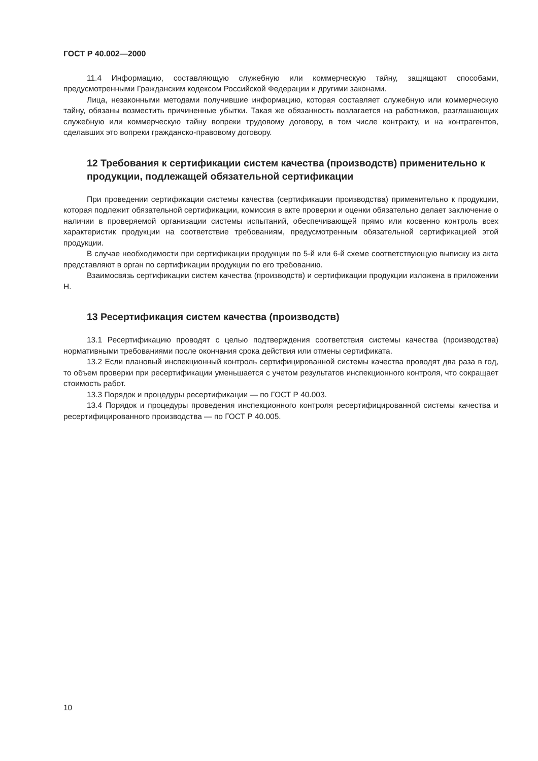ГОСТ Р 40.002—2000
11.4 Информацию, составляющую служебную или коммерческую тайну, защищают способами, предусмотренными Гражданским кодексом Российской Федерации и другими законами.
Лица, незаконными методами получившие информацию, которая составляет служебную или коммерческую тайну, обязаны возместить причиненные убытки. Такая же обязанность возлагается на работников, разглашающих служебную или коммерческую тайну вопреки трудовому договору, в том числе контракту, и на контрагентов, сделавших это вопреки гражданско-правовому договору.
12 Требования к сертификации систем качества (производств) применительно к продукции, подлежащей обязательной сертификации
При проведении сертификации системы качества (сертификации производства) применительно к продукции, которая подлежит обязательной сертификации, комиссия в акте проверки и оценки обязательно делает заключение о наличии в проверяемой организации системы испытаний, обеспечивающей прямо или косвенно контроль всех характеристик продукции на соответствие требованиям, предусмотренным обязательной сертификацией этой продукции.
В случае необходимости при сертификации продукции по 5-й или 6-й схеме соответствующую выписку из акта представляют в орган по сертификации продукции по его требованию.
Взаимосвязь сертификации систем качества (производств) и сертификации продукции изложена в приложении Н.
13 Ресертификация систем качества (производств)
13.1 Ресертификацию проводят с целью подтверждения соответствия системы качества (производства) нормативными требованиями после окончания срока действия или отмены сертификата.
13.2 Если плановый инспекционный контроль сертифицированной системы качества проводят два раза в год, то объем проверки при ресертификации уменьшается с учетом результатов инспекционного контроля, что сокращает стоимость работ.
13.3 Порядок и процедуры ресертификации — по ГОСТ Р 40.003.
13.4 Порядок и процедуры проведения инспекционного контроля ресертифицированной системы качества и ресертифицированного производства — по ГОСТ Р 40.005.
10